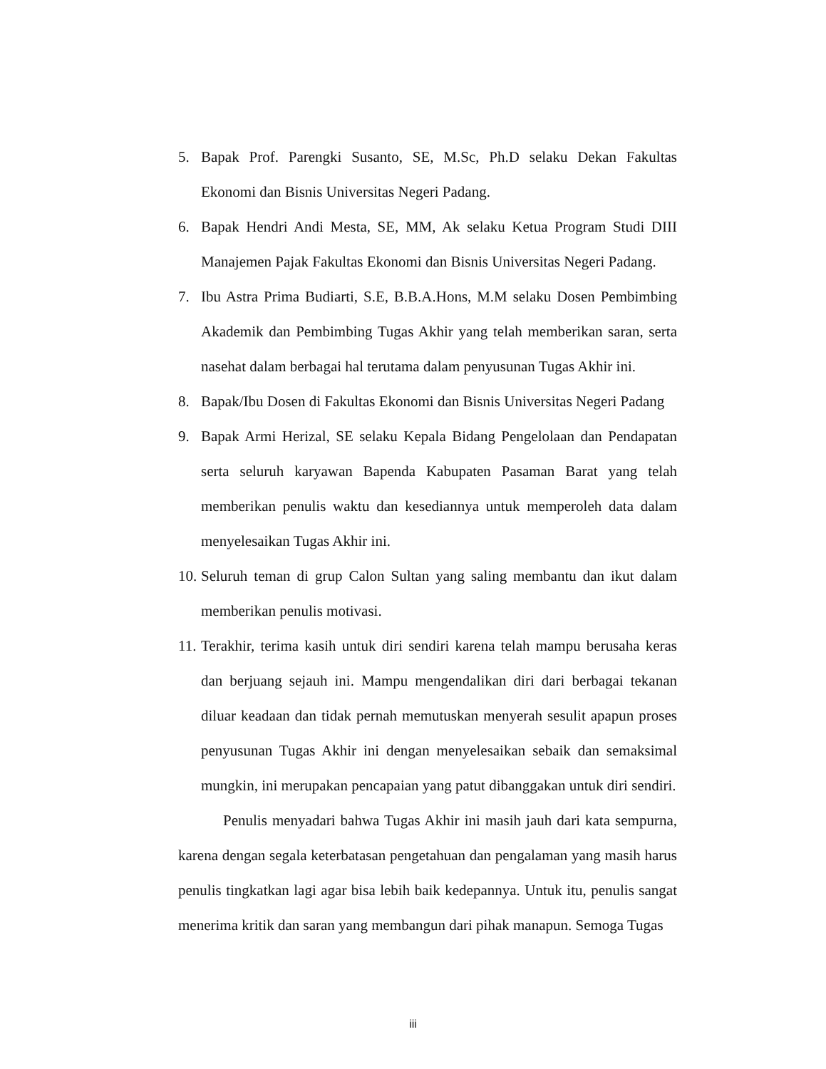5. Bapak Prof. Parengki Susanto, SE, M.Sc, Ph.D selaku Dekan Fakultas Ekonomi dan Bisnis Universitas Negeri Padang.
6. Bapak Hendri Andi Mesta, SE, MM, Ak selaku Ketua Program Studi DIII Manajemen Pajak Fakultas Ekonomi dan Bisnis Universitas Negeri Padang.
7. Ibu Astra Prima Budiarti, S.E, B.B.A.Hons, M.M selaku Dosen Pembimbing Akademik dan Pembimbing Tugas Akhir yang telah memberikan saran, serta nasehat dalam berbagai hal terutama dalam penyusunan Tugas Akhir ini.
8. Bapak/Ibu Dosen di Fakultas Ekonomi dan Bisnis Universitas Negeri Padang
9. Bapak Armi Herizal, SE selaku Kepala Bidang Pengelolaan dan Pendapatan serta seluruh karyawan Bapenda Kabupaten Pasaman Barat yang telah memberikan penulis waktu dan kesediannya untuk memperoleh data dalam menyelesaikan Tugas Akhir ini.
10. Seluruh teman di grup Calon Sultan yang saling membantu dan ikut dalam memberikan penulis motivasi.
11. Terakhir, terima kasih untuk diri sendiri karena telah mampu berusaha keras dan berjuang sejauh ini. Mampu mengendalikan diri dari berbagai tekanan diluar keadaan dan tidak pernah memutuskan menyerah sesulit apapun proses penyusunan Tugas Akhir ini dengan menyelesaikan sebaik dan semaksimal mungkin, ini merupakan pencapaian yang patut dibanggakan untuk diri sendiri.
Penulis menyadari bahwa Tugas Akhir ini masih jauh dari kata sempurna, karena dengan segala keterbatasan pengetahuan dan pengalaman yang masih harus penulis tingkatkan lagi agar bisa lebih baik kedepannya. Untuk itu, penulis sangat menerima kritik dan saran yang membangun dari pihak manapun. Semoga Tugas
iii